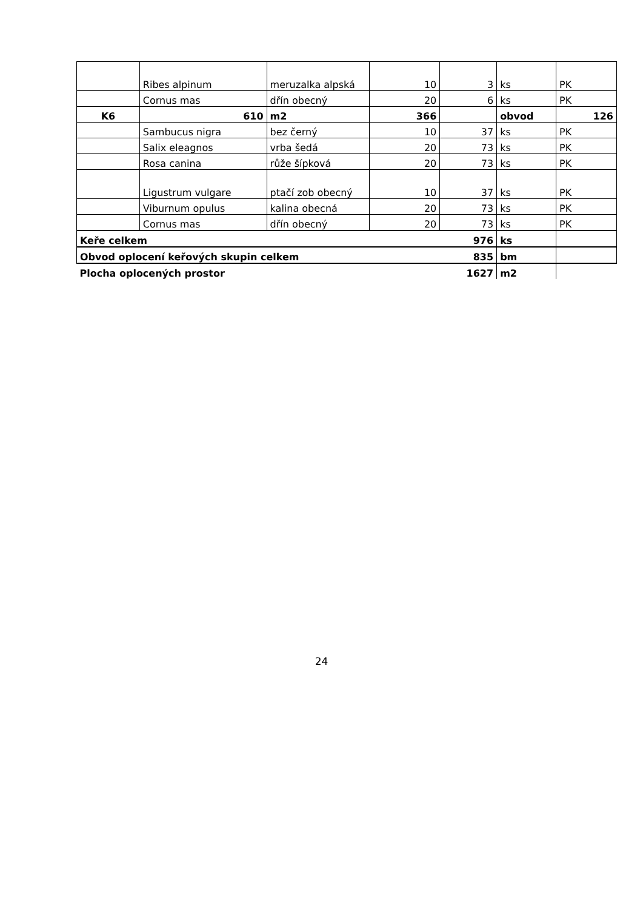| | Ribes alpinum | meruzalka alpská | 10 | 3 | ks | PK |
| | Cornus mas | dřín obecný | 20 | 6 | ks | PK |
| K6 | 610 | m2 | 366 | | obvod | 126 |
| | Sambucus nigra | bez černý | 10 | 37 | ks | PK |
| | Salix eleagnos | vrba šedá | 20 | 73 | ks | PK |
| | Rosa canina | růže šípková | 20 | 73 | ks | PK |
| | Ligustrum vulgare | ptačí zob obecný | 10 | 37 | ks | PK |
| | Viburnum opulus | kalina obecná | 20 | 73 | ks | PK |
| | Cornus mas | dřín obecný | 20 | 73 | ks | PK |
| Keře celkem 976 | | | | | ks | |
| Obvod oplocení keřových skupin celkem 835 | | | | | bm | |
| Plocha oplocených prostor 1627 | | | | | m2 | |
24